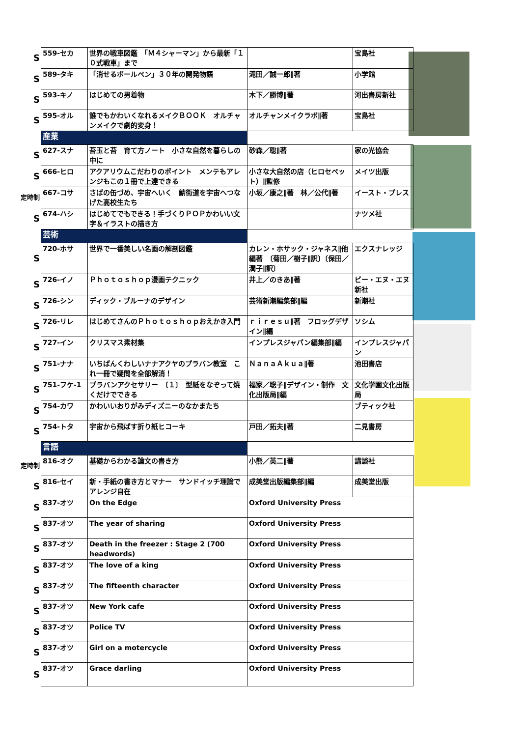| S | 559-セカ | 世界の戦車図鑑 「Ｍ４シャーマン」から最新「１０式戦車」まで | | 宝島社 |
| S | 589-タキ | 「消せるボールペン」３０年の開発物語 | 滝田／誠一郎∥著 | 小学館 |
| S | 593-キノ | はじめての男着物 | 木下／勝博∥著 | 河出書房新社 |
| S | 595-オル | 誰でもかわいくなれるメイクＢＯＯＫ オルチャンメイクで劇的変身！ | オルチャンメイクラボ∥著 | 宝島社 |
| | 産業 | | | |
| S | 627-スナ | 苔玉と苔 育て方ノート 小さな自然を暮らしの中に | 砂森／聡∥著 | 家の光協会 |
| S | 666-ヒロ | アクアリウムこだわりのポイント メンテもアレンジもこの１冊で上達できる | 小さな大自然の店（ヒロセペット）∥監修 | メイツ出版 |
| 定時制 | 667-コサ | さばの缶づめ、宇宙へいく 鯖街道を宇宙へつなげた高校生たち | 小坂／康之∥著 林／公代∥著 | イースト・プレス |
| S | 674-ハシ | はじめてでもできる！手づくりＰＯＰかわいい文字＆イラストの描き方 | | ナツメ社 |
| | 芸術 | | | |
| S | 720-ホサ | 世界で一番美しい名画の解剖図鑑 | カレン・ホサック・ジャネス∥他編著 〔菊田／樹子∥訳〕〔保田／潤子∥訳〕 | エクスナレッジ |
| S | 726-イノ | Ｐｈｏｔｏｓｈｏｐ漫画テクニック | 井上／のきあ∥著 | ビー・エヌ・エヌ新社 |
| S | 726-シン | ディック・ブルーナのデザイン | 芸術新潮編集部∥編 | 新潮社 |
| S | 726-リレ | はじめてさんのＰｈｏｔｏｓｈｏｐおえかき入門 | ｒｉｒｅｓｕ∥著 フロッグデザイン∥編 | ソシム |
| S | 727-イン | クリスマス素材集 | インプレスジャパン編集部∥編 | インプレスジャパン |
| S | 751-ナナ | いちばんくわしいナナアクヤのプラバン教室 これ一冊で疑問を全部解消！ | ＮａｎａＡｋｕａ∥著 | 池田書店 |
| S | 751-フケ-1 | プラバンアクセサリー 〔１〕 型紙をなぞって焼くだけでできる | 福家／聡子∥デザイン・制作 文化出版局∥編 | 文化学園文化出版局 |
| S | 754-カワ | かわいいおりがみディズニーのなかまたち | | ブティック社 |
| S | 754-トタ | 宇宙から飛ばす折り紙ヒコーキ | 戸田／拓夫∥著 | 二見書房 |
| | 言語 | | | |
| 定時制 | 816-オク | 基礎からわかる論文の書き方 | 小熊／英二∥著 | 講談社 |
| S | 816-セイ | 新・手紙の書き方とマナー サンドイッチ理論でアレンジ自在 | 成美堂出版編集部∥編 | 成美堂出版 |
| S | 837-オツ | On the Edge | Oxford University Press | |
| S | 837-オツ | The year of sharing | Oxford University Press | |
| S | 837-オツ | Death in the freezer : Stage 2 (700 headwords) | Oxford University Press | |
| S | 837-オツ | The love of a king | Oxford University Press | |
| S | 837-オツ | The fifteenth character | Oxford University Press | |
| S | 837-オツ | New York cafe | Oxford University Press | |
| S | 837-オツ | Police TV | Oxford University Press | |
| S | 837-オツ | Girl on a motercycle | Oxford University Press | |
| S | 837-オツ | Grace darling | Oxford University Press | |